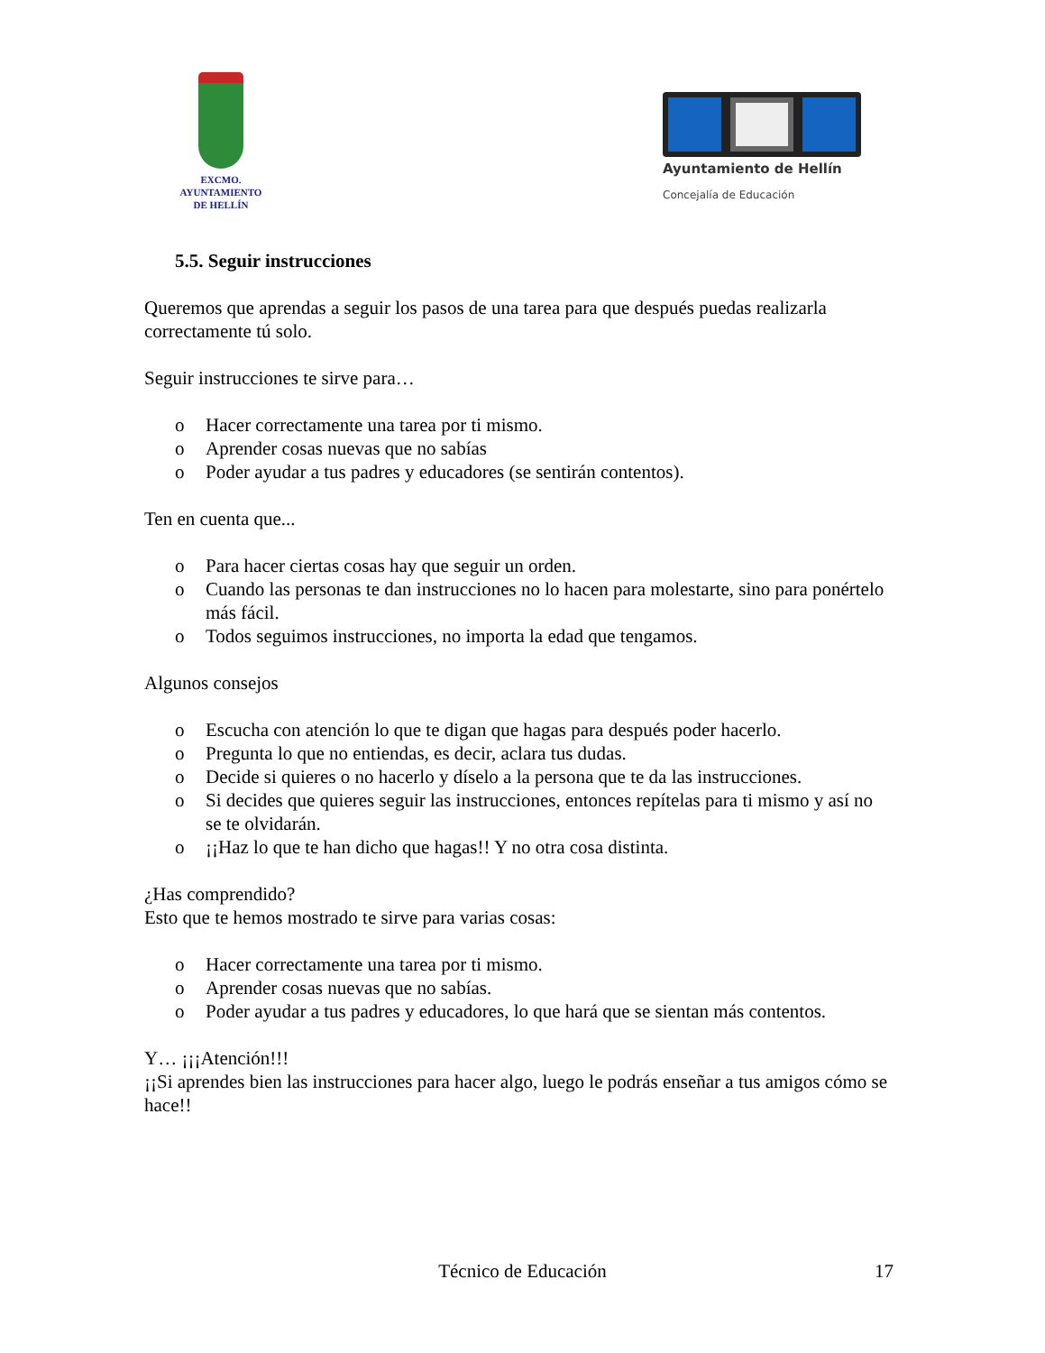EXCMO. AYUNTAMIENTO
DE HELLÍN
Ayuntamiento de Hellín
Concejalía de Educación
5.5. Seguir instrucciones
Queremos que aprendas a seguir los pasos de una tarea para que después puedas realizarla correctamente tú solo.
Seguir instrucciones te sirve para…
o Hacer correctamente una tarea por ti mismo.
o Aprender cosas nuevas que no sabías
o Poder ayudar a tus padres y educadores (se sentirán contentos).
Ten en cuenta que...
o Para hacer ciertas cosas hay que seguir un orden.
o Cuando las personas te dan instrucciones no lo hacen para molestarte, sino para ponértelo más fácil.
o Todos seguimos instrucciones, no importa la edad que tengamos.
Algunos consejos
o Escucha con atención lo que te digan que hagas para después poder hacerlo.
o Pregunta lo que no entiendas, es decir, aclara tus dudas.
o Decide si quieres o no hacerlo y díselo a la persona que te da las instrucciones.
o Si decides que quieres seguir las instrucciones, entonces repítelas para ti mismo y así no se te olvidarán.
o ¡¡Haz lo que te han dicho que hagas!! Y no otra cosa distinta.
¿Has comprendido?
Esto que te hemos mostrado te sirve para varias cosas:
o Hacer correctamente una tarea por ti mismo.
o Aprender cosas nuevas que no sabías.
o Poder ayudar a tus padres y educadores, lo que hará que se sientan más contentos.
Y… ¡¡¡Atención!!!
¡¡Si aprendes bien las instrucciones para hacer algo, luego le podrás enseñar a tus amigos cómo se hace!!
Técnico de Educación 17